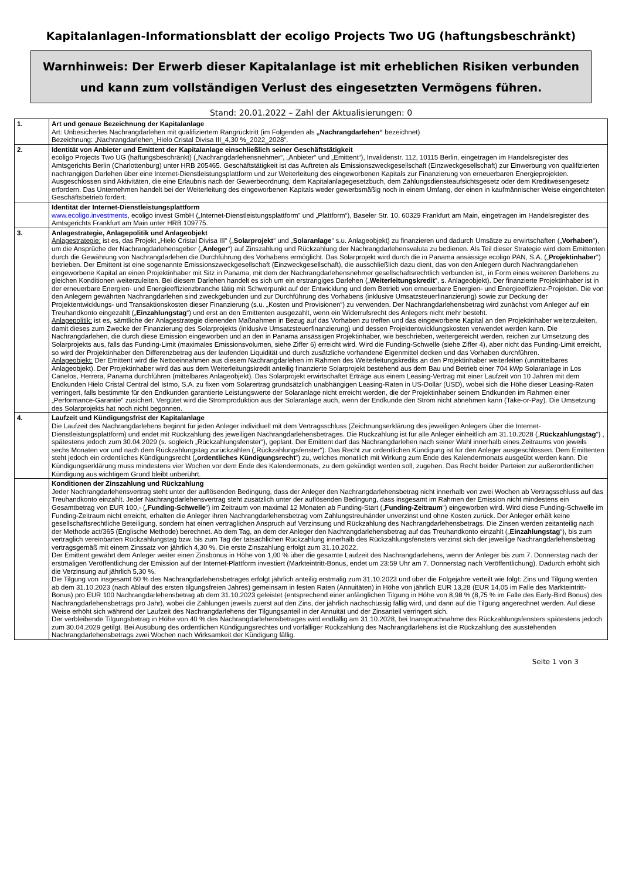Kapitalanlagen-Informationsblatt der ecoligo Projects Two UG (haftungsbeschränkt)
Warnhinweis: Der Erwerb dieser Kapitalanlage ist mit erheblichen Risiken verbunden und kann zum vollständigen Verlust des eingesetzten Vermögens führen.
Stand: 20.01.2022 – Zahl der Aktualisierungen: 0
| 1. | Art und genaue Bezeichnung der Kapitalanlage Art: Unbesichertes Nachrangdarlehen mit qualifiziertem Rangrücktritt (im Folgenden als „Nachrangdarlehen“ bezeichnet) Bezeichnung: „Nachrangdarlehen_Hielo Cristal Divisa III_4,30 %_2022_2028“. |
| 2. | Identität von Anbieter und Emittent der Kapitalanlage einschließlich seiner Geschäftstätigkeit ecoligo Projects Two UG (haftungsbeschränkt) („Nachrangdarlehensnehmer“, „Anbieter“ und „Emittent“), Invalidenstr. 112, 10115 Berlin, eingetragen im Handelsregister des Amtsgerichts Berlin (Charlottenburg) unter HRB 205465. Geschäftstätigkeit ist das Auftreten als Emissionszweckgesellschaft (Einzweckgesellschaft) zur Einwerbung von qualifizierten nachrangigen Darlehen über eine Internet-Dienstleistungsplattform und zur Weiterleitung des eingeworbenen Kapitals zur Finanzierung von erneuerbaren Energieprojekten. Ausgeschlossen sind Aktivitäten, die eine Erlaubnis nach der Gewerbeordnung, dem Kapitalanlagegesetzbuch, dem Zahlungsdiensteaufsichtsgesetz oder dem Kreditwesengesetz erfordern. Das Unternehmen handelt bei der Weiterleitung des eingeworbenen Kapitals weder gewerbsmäßig noch in einem Umfang, der einen in kaufmännischer Weise eingerichteten Geschäftsbetrieb fordert. |
| | Identität der Internet-Dienstleistungsplattform www.ecoligo.investments , ecoligo invest GmbH („Internet-Dienstleistungsplattform“ und „Plattform“), Baseler Str. 10, 60329 Frankfurt am Main, eingetragen im Handelsregister des Amtsgerichts Frankfurt am Main unter HRB 109775. |
| 3. | Anlagestrategie, Anlagepolitik und Anlageobjekt Anlagestrategie: ist es, das Projekt „Hielo Cristal Divisa III“ („ Solarprojekt “ und „ Solaranlage “ s.u. Anlageobjekt) zu finanzieren und dadurch Umsätze zu erwirtschaften („ Vorhaben “), um die Ansprüche der Nachrangdarlehensgeber („ Anleger “) auf Zinszahlung und Rückzahlung der Nachrangdarlehensvaluta zu bedienen. Als Teil dieser Strategie wird dem Emittenten durch die Gewährung von Nachrangdarlehen die Durchführung des Vorhabens ermöglicht. Das Solarprojekt wird durch die in Panama ansässige ecoligo PAN, S.A. („ Projektinhaber “) betrieben. Der Emittent ist eine sogenannte Emissionszweckgesellschaft (Einzweckgesellschaft), die ausschließlich dazu dient, das von den Anlegern durch Nachrangdarlehen eingeworbene Kapital an einen Projektinhaber mit Sitz in Panama, mit dem der Nachrangdarlehensnehmer gesellschaftsrechtlich verbunden ist,, in Form eines weiteren Darlehens zu gleichen Konditionen weiterzuleiten. Bei diesem Darlehen handelt es sich um ein erstrangiges Darlehen („ Weiterleitungskredit “, s. Anlageobjekt). Der finanzierte Projektinhaber ist in der erneuerbare Energien- und Energieeffizienzbranche tätig mit Schwerpunkt auf der Entwicklung und dem Betrieb von erneuerbare Energien- und Energieeffizienz-Projekten. Die von den Anlegern gewährten Nachrangdarlehen sind zweckgebunden und zur Durchführung des Vorhabens (inklusive Umsatzsteuerfinanzierung) sowie zur Deckung der Projektentwicklungs- und Transaktionskosten dieser Finanzierung (s.u. „Kosten und Provisionen“) zu verwenden. Der Nachrangdarlehensbetrag wird zunächst vom Anleger auf ein Treuhandkonto eingezahlt („ Einzahlungstag “) und erst an den Emittenten ausgezahlt, wenn ein Widerrufsrecht des Anlegers nicht mehr besteht. Anlagepolitik: ist es, sämtliche der Anlagestrategie dienenden Maßnahmen in Bezug auf das Vorhaben zu treffen und das eingeworbene Kapital an den Projektinhaber weiterzuleiten, damit dieses zum Zwecke der Finanzierung des Solarprojekts (inklusive Umsatzsteuerfinanzierung) und dessen Projektentwicklungskosten verwendet werden kann. Die Nachrangdarlehen, die durch diese Emission eingeworben und an den in Panama ansässigen Projektinhaber, wie beschrieben, weitergereicht werden, reichen zur Umsetzung des Solarprojekts aus, falls das Funding-Limit (maximales Emissionsvolumen, siehe Ziffer 6) erreicht wird. Wird die Funding-Schwelle (siehe Ziffer 4), aber nicht das Funding-Limit erreicht, so wird der Projektinhaber den Differenzbetrag aus der laufenden Liquidität und durch zusätzliche vorhandene Eigenmittel decken und das Vorhaben durchführen. Anlageobjekt: Der Emittent wird die Nettoeinnahmen aus diesem Nachrangdarlehen im Rahmen des Weiterleitungskredits an den Projektinhaber weiterleiten (unmittelbares Anlageobjekt). Der Projektinhaber wird das aus dem Weiterleitungskredit anteilig finanzierte Solarprojekt bestehend aus dem Bau und Betrieb einer 704 kWp Solaranlage in Los Canelos, Herrera, Panama durchführen (mittelbares Anlageobjekt). Das Solarprojekt erwirtschaftet Erträge aus einem Leasing-Vertrag mit einer Laufzeit von 10 Jahren mit dem Endkunden Hielo Cristal Central del Istmo, S.A. zu fixen vom Solarertrag grundsätzlich unabhängigen Leasing-Raten in US-Dollar (USD), wobei sich die Höhe dieser Leasing-Raten verringert, falls bestimmte für den Endkunden garantierte Leistungswerte der Solaranlage nicht erreicht werden, die der Projektinhaber seinem Endkunden im Rahmen einer „Performance-Garantie“ zusichert. Vergütet wird die Stromproduktion aus der Solaranlage auch, wenn der Endkunde den Strom nicht abnehmen kann (Take-or-Pay). Die Umsetzung des Solarprojekts hat noch nicht begonnen. |
| 4. | Laufzeit und Kündigungsfrist der Kapitalanlage Die Laufzeit des Nachrangdarlehens beginnt für jeden Anleger individuell mit dem Vertragsschluss (Zeichnungserklärung des jeweiligen Anlegers über die Internet-Dienstleistungsplattform) und endet mit Rückzahlung des jeweiligen Nachrangdarlehensbetrages. Die Rückzahlung ist für alle Anleger einheitlich am 31.10.2028 („ Rückzahlungstag “) , spätestens jedoch zum 30.04.2029 (s. sogleich „Rückzahlungsfenster“), geplant. Der Emittent darf das Nachrangdarlehen nach seiner Wahl innerhalb eines Zeitraums von jeweils sechs Monaten vor und nach dem Rückzahlungstag zurückzahlen („Rückzahlungsfenster“). Das Recht zur ordentlichen Kündigung ist für den Anleger ausgeschlossen. Dem Emittenten steht jedoch ein ordentliches Kündigungsrecht („ ordentliches Kündigungsrecht “) zu, welches monatlich mit Wirkung zum Ende des Kalendermonats ausgeübt werden kann. Die Kündigungserklärung muss mindestens vier Wochen vor dem Ende des Kalendermonats, zu dem gekündigt werden soll, zugehen. Das Recht beider Parteien zur außerordentlichen Kündigung aus wichtigem Grund bleibt unberührt. |
| | Konditionen der Zinszahlung und Rückzahlung Jeder Nachrangdarlehensvertrag steht unter der auflösenden Bedingung, dass der Anleger den Nachrangdarlehensbetrag nicht innerhalb von zwei Wochen ab Vertragsschluss auf das Treuhandkonto einzahlt. Jeder Nachrangdarlehensvertrag steht zusätzlich unter der auflösenden Bedingung, dass insgesamt im Rahmen der Emission nicht mindestens ein Gesamtbetrag von EUR 100,- („ Funding-Schwelle “) im Zeitraum von maximal 12 Monaten ab Funding-Start („ Funding-Zeitraum “) eingeworben wird. Wird diese Funding-Schwelle im Funding-Zeitraum nicht erreicht, erhalten die Anleger ihren Nachrangdarlehensbetrag vom Zahlungstreuhänder unverzinst und ohne Kosten zurück. Der Anleger erhält keine gesellschaftsrechtliche Beteiligung, sondern hat einen vertraglichen Anspruch auf Verzinsung und Rückzahlung des Nachrangdarlehensbetrags. Die Zinsen werden zeitanteilig nach der Methode act/365 (Englische Methode) berechnet. Ab dem Tag, an dem der Anleger den Nachrangdarlehensbetrag auf das Treuhandkonto einzahlt („ Einzahlungstag “), bis zum vertraglich vereinbarten Rückzahlungstag bzw. bis zum Tag der tatsächlichen Rückzahlung innerhalb des Rückzahlungsfensters verzinst sich der jeweilige Nachrangdarlehensbetrag vertragsgemäß mit einem Zinssatz von jährlich 4,30 %. Die erste Zinszahlung erfolgt zum 31.10.2022. Der Emittent gewährt dem Anleger weiter einen Zinsbonus in Höhe von 1,00 % über die gesamte Laufzeit des Nachrangdarlehens, wenn der Anleger bis zum 7. Donnerstag nach der erstmaligen Veröffentlichung der Emission auf der Internet-Plattform investiert (Markteintritt-Bonus, endet um 23:59 Uhr am 7. Donnerstag nach Veröffentlichung). Dadurch erhöht sich die Verzinsung auf jährlich 5,30 %. Die Tilgung von insgesamt 60 % des Nachrangdarlehensbetrages erfolgt jährlich anteilig erstmalig zum 31.10.2023 und über die Folgejahre verteilt wie folgt: Zins und Tilgung werden ab dem 31.10.2023 (nach Ablauf des ersten tilgungsfreien Jahres) gemeinsam in festen Raten (Annuitäten) in Höhe von jährlich EUR 13,28 (EUR 14,05 im Falle des Markteintritt-Bonus) pro EUR 100 Nachrangdarlehensbetrag ab dem 31.10.2023 geleistet (entsprechend einer anfänglichen Tilgung in Höhe von 8,98 % (8,75 % im Falle des Early-Bird Bonus) des Nachrangdarlehensbetrags pro Jahr), wobei die Zahlungen jeweils zuerst auf den Zins, der jährlich nachschüssig fällig wird, und dann auf die Tilgung angerechnet werden. Auf diese Weise erhöht sich während der Laufzeit des Nachrangdarlehens der Tilgungsanteil in der Annuität und der Zinsanteil verringert sich. Der verbleibende Tilgungsbetrag in Höhe von 40 % des Nachrangdarlehensbetrages wird endfällig am 31.10.2028, bei Inanspruchnahme des Rückzahlungsfensters spätestens jedoch zum 30.04.2029 getilgt. Bei Ausübung des ordentlichen Kündigungsrechtes und vorfälliger Rückzahlung des Nachrangdarlehens ist die Rückzahlung des ausstehenden Nachrangdarlehensbetrags zwei Wochen nach Wirksamkeit der Kündigung fällig. |
Seite 1 von 3